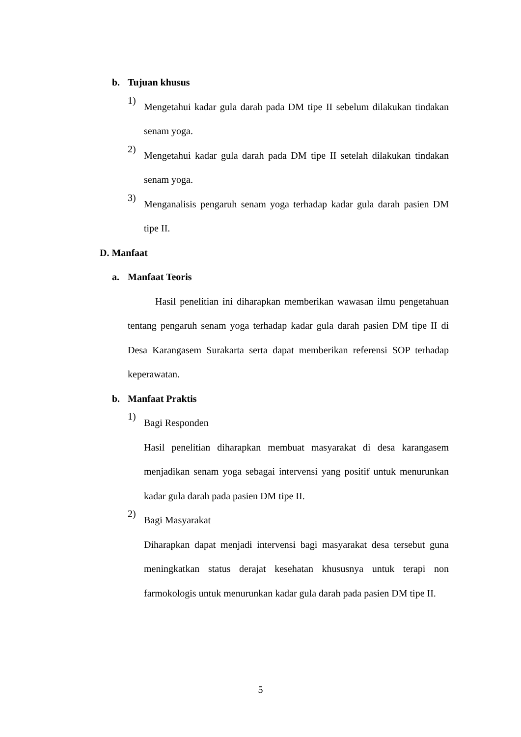b. Tujuan khusus
1)
Mengetahui kadar gula darah pada DM tipe II sebelum dilakukan tindakan senam yoga.
2)
Mengetahui kadar gula darah pada DM tipe II setelah dilakukan tindakan senam yoga.
3)
Menganalisis pengaruh senam yoga terhadap kadar gula darah pasien DM tipe II.
D. Manfaat
a. Manfaat Teoris
Hasil penelitian ini diharapkan memberikan wawasan ilmu pengetahuan tentang pengaruh senam yoga terhadap kadar gula darah pasien DM tipe II di Desa Karangasem Surakarta serta dapat memberikan referensi SOP terhadap keperawatan.
b. Manfaat Praktis
1)
Bagi Responden
Hasil penelitian diharapkan membuat masyarakat di desa karangasem menjadikan senam yoga sebagai intervensi yang positif untuk menurunkan kadar gula darah pada pasien DM tipe II.
2)
Bagi Masyarakat
Diharapkan dapat menjadi intervensi bagi masyarakat desa tersebut guna meningkatkan status derajat kesehatan khususnya untuk terapi non farmokologis untuk menurunkan kadar gula darah pada pasien DM tipe II.
5